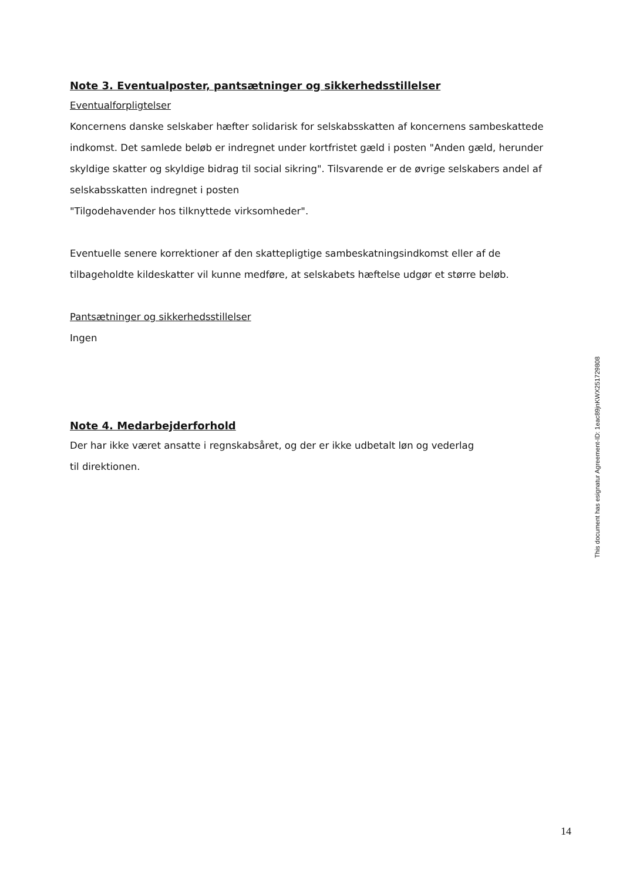Note 3. Eventualposter, pantsætninger og sikkerhedsstillelser
Eventualforpligtelser
Koncernens danske selskaber hæfter solidarisk for selskabsskatten af koncernens sambeskattede indkomst. Det samlede beløb er indregnet under kortfristet gæld i posten "Anden gæld, herunder skyldige skatter og skyldige bidrag til social sikring". Tilsvarende er de øvrige selskabers andel af selskabsskatten indregnet i posten
"Tilgodehavender hos tilknyttede virksomheder".
Eventuelle senere korrektioner af den skattepligtige sambeskatningsindkomst eller af de tilbageholdte kildeskatter vil kunne medføre, at selskabets hæftelse udgør et større beløb.
Pantsætninger og sikkerhedsstillelser
Ingen
Note 4. Medarbejderforhold
Der har ikke været ansatte i regnskabsåret, og der er ikke udbetalt løn og vederlag
til direktionen.
This document has esignatur Agreement-ID: 1eac89jnKWX251729808
14